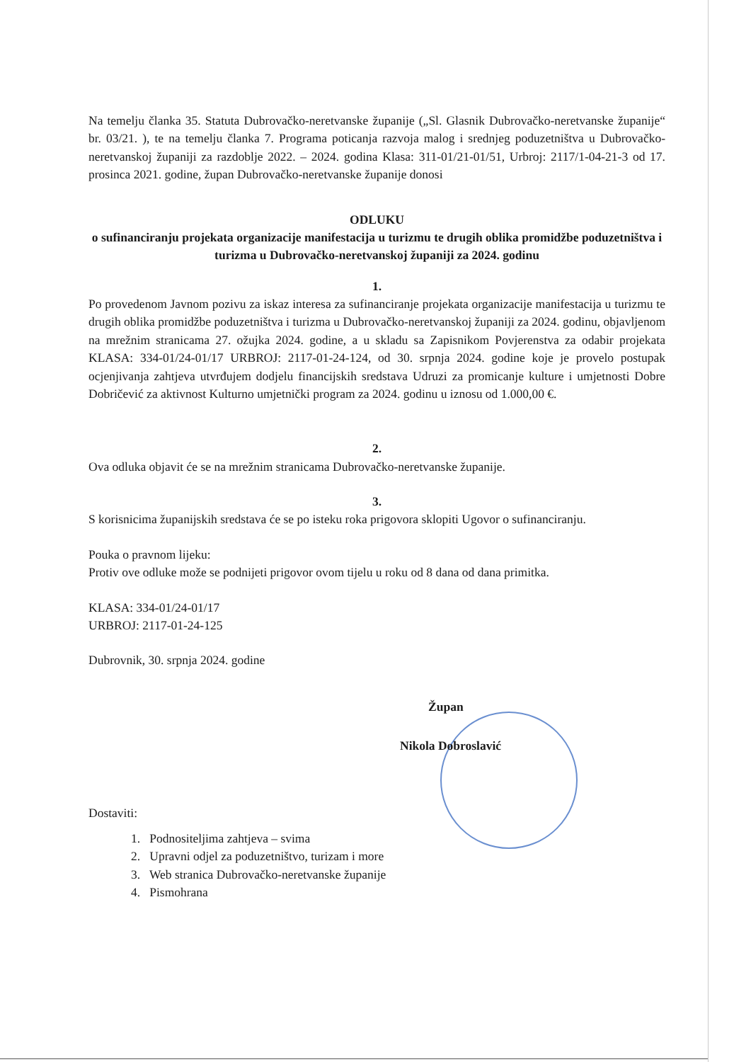Na temelju članka 35. Statuta Dubrovačko-neretvanske županije („Sl. Glasnik Dubrovačko-neretvanske županije“ br. 03/21. ), te na temelju članka 7. Programa poticanja razvoja malog i srednjeg poduzetništva u Dubrovačko-neretvanskoj županiji za razdoblje 2022. – 2024. godina Klasa: 311-01/21-01/51, Urbroj: 2117/1-04-21-3 od 17. prosinca 2021. godine, župan Dubrovačko-neretvanske županije donosi
ODLUKU
o sufinanciranju projekata organizacije manifestacija u turizmu te drugih oblika promidžbe poduzetništva i turizma u Dubrovačko-neretvanskoj županiji za 2024. godinu
1.
Po provedenom Javnom pozivu za iskaz interesa za sufinanciranje projekata organizacije manifestacija u turizmu te drugih oblika promidžbe poduzetništva i turizma u Dubrovačko-neretvanskoj županiji za 2024. godinu, objavljenom na mrežnim stranicama 27. ožujka 2024. godine, a u skladu sa Zapisnikom Povjerenstva za odabir projekata KLASA: 334-01/24-01/17 URBROJ: 2117-01-24-124, od 30. srpnja 2024. godine koje je provelo postupak ocjenjivanja zahtjeva utvrđujem dodjelu financijskih sredstava Udruzi za promicanje kulture i umjetnosti Dobre Dobričević za aktivnost Kulturno umjetnički program za 2024. godinu u iznosu od 1.000,00 €.
2.
Ova odluka objavit će se na mrežnim stranicama Dubrovačko-neretvanske županije.
3.
S korisnicima županijskih sredstava će se po isteku roka prigovora sklopiti Ugovor o sufinanciranju.
Pouka o pravnom lijeku:
Protiv ove odluke može se podnijeti prigovor ovom tijelu u roku od 8 dana od dana primitka.
KLASA: 334-01/24-01/17
URBROJ: 2117-01-24-125
Dubrovnik, 30. srpnja 2024. godine
Župan
Nikola Dobroslavić
Dostaviti:
1. Podnositeljima zahtjeva – svima
2. Upravni odjel za poduzetništvo, turizam i more
3. Web stranica Dubrovačko-neretvanske županije
4. Pismohrana